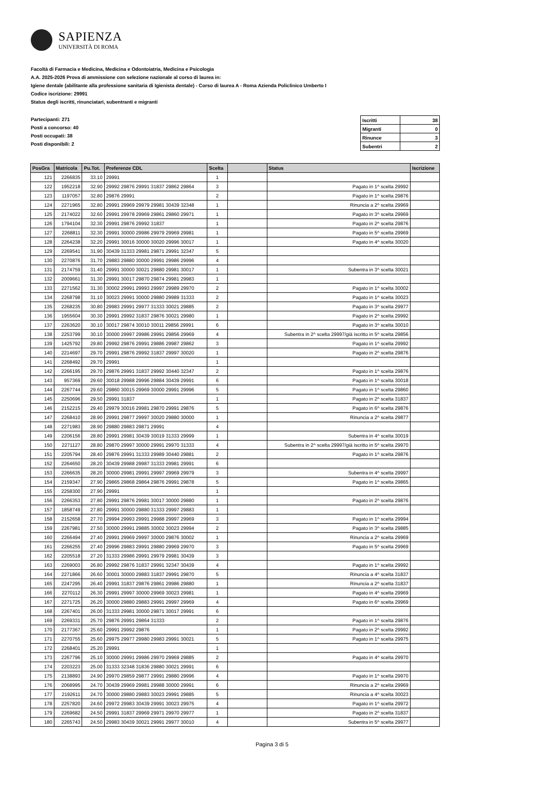SAPIENZA
UNIVERSITÀ DI ROMA
Facoltà di Farmacia e Medicina, Medicina e Odontoiatria, Medicina e Psicologia
A.A. 2025-2026 Prova di ammissione con selezione nazionale al corso di laurea in:
Igiene dentale (abilitante alla professione sanitaria di Igienista dentale) - Corso di laurea A - Roma Azienda Policlinico Umberto I
Codice iscrizione: 29991
Status degli iscritti, rinunciatari, subentranti e migranti
Partecipanti: 271
Posti a concorso: 40
Posti occupati: 38
Posti disponibili: 2
| Iscritti | 38 |
| Migranti | 0 |
| Rinunce | 3 |
| Subentri | 2 |
| PosGra | Matricola | Pu.Tot. | Preferenze CDL | Scelta | | Status | Iscrizione |
| --- | --- | --- | --- | --- | --- | --- | --- |
| 121 | 2266835 | 33.10 | 29991 | 1 | | | |
| 122 | 1952218 | 32.90 | 29992 29876 29991 31837 29862 29864 | 3 | | Pagato in 1^ scelta 29992 | |
| 123 | 1197057 | 32.80 | 29876 29991 | 2 | | Pagato in 1^ scelta 29876 | |
| 124 | 2271965 | 32.80 | 29991 29969 29979 29981 30439 32348 | 1 | | Rinuncia a 2^ scelta 29969 | |
| 125 | 2174022 | 32.60 | 29991 29978 29969 29861 29860 29971 | 1 | | Pagato in 3^ scelta 29969 | |
| 126 | 1794104 | 32.30 | 29991 29876 29992 31837 | 1 | | Pagato in 2^ scelta 29876 | |
| 127 | 2268811 | 32.30 | 29991 30000 29986 29979 29969 29981 | 1 | | Pagato in 5^ scelta 29969 | |
| 128 | 2264238 | 32.20 | 29991 30016 30000 30020 29996 30017 | 1 | | Pagato in 4^ scelta 30020 | |
| 129 | 2269541 | 31.90 | 30439 31333 29981 29871 29991 32347 | 5 | | | |
| 130 | 2270876 | 31.70 | 29883 29880 30000 29991 29986 29996 | 4 | | | |
| 131 | 2174759 | 31.40 | 29991 30000 30021 29880 29981 30017 | 1 | | Subentra in 3^ scelta 30021 | |
| 132 | 2009661 | 31.30 | 29991 30017 29870 29874 29981 29983 | 1 | | | |
| 133 | 2271562 | 31.30 | 30002 29991 29993 29997 29989 29970 | 2 | | Pagato in 1^ scelta 30002 | |
| 134 | 2268798 | 31.10 | 30023 29991 30000 29880 29989 31333 | 2 | | Pagato in 1^ scelta 30023 | |
| 135 | 2268235 | 30.80 | 29983 29991 29977 31333 30021 29885 | 2 | | Pagato in 3^ scelta 29977 | |
| 136 | 1955604 | 30.30 | 29991 29992 31837 29876 30021 29980 | 1 | | Pagato in 2^ scelta 29992 | |
| 137 | 2263620 | 30.10 | 30017 29874 30010 30011 29856 29991 | 6 | | Pagato in 3^ scelta 30010 | |
| 138 | 2253799 | 30.10 | 30000 29997 29986 29991 29856 29969 | 4 | | Subentra in 2^ scelta 29997/già iscritto in 5^ scelta 29856 | |
| 139 | 1425792 | 29.80 | 29992 29876 29991 29886 29987 29862 | 3 | | Pagato in 1^ scelta 29992 | |
| 140 | 2214697 | 29.70 | 29991 29876 29992 31837 29997 30020 | 1 | | Pagato in 2^ scelta 29876 | |
| 141 | 2268492 | 29.70 | 29991 | 1 | | | |
| 142 | 2266195 | 29.70 | 29876 29991 31837 29992 30440 32347 | 2 | | Pagato in 1^ scelta 29876 | |
| 143 | 957369 | 29.60 | 30018 29988 29996 29884 30439 29991 | 6 | | Pagato in 1^ scelta 30018 | |
| 144 | 2267744 | 29.60 | 29860 30015 29969 30000 29991 29996 | 5 | | Pagato in 1^ scelta 29860 | |
| 145 | 2250696 | 29.50 | 29991 31837 | 1 | | Pagato in 2^ scelta 31837 | |
| 146 | 2152215 | 29.40 | 29979 30016 29981 29870 29991 29876 | 5 | | Pagato in 6^ scelta 29876 | |
| 147 | 2268410 | 28.90 | 29991 29877 29997 30020 29880 30000 | 1 | | Rinuncia a 2^ scelta 29877 | |
| 148 | 2271983 | 28.90 | 29880 29883 29871 29991 | 4 | | | |
| 149 | 2206156 | 28.80 | 29991 29981 30439 30019 31333 29999 | 1 | | Subentra in 4^ scelta 30019 | |
| 150 | 2271127 | 28.80 | 29870 29997 30000 29991 29970 31333 | 4 | | Subentra in 2^ scelta 29997/già iscritto in 5^ scelta 29970 | |
| 151 | 2205794 | 28.40 | 29876 29991 31333 29989 30440 29881 | 2 | | Pagato in 1^ scelta 29876 | |
| 152 | 2264650 | 28.20 | 30439 29988 29987 31333 29981 29991 | 6 | | | |
| 153 | 2266635 | 28.20 | 30000 29981 29991 29997 29969 29979 | 3 | | Subentra in 4^ scelta 29997 | |
| 154 | 2159347 | 27.90 | 29865 29868 29864 29876 29991 29878 | 5 | | Pagato in 1^ scelta 29865 | |
| 155 | 2258300 | 27.90 | 29991 | 1 | | | |
| 156 | 2266353 | 27.80 | 29991 29876 29981 30017 30000 29880 | 1 | | Pagato in 2^ scelta 29876 | |
| 157 | 1858749 | 27.80 | 29991 30000 29880 31333 29997 29883 | 1 | | | |
| 158 | 2152658 | 27.70 | 29994 29993 29991 29988 29997 29969 | 3 | | Pagato in 1^ scelta 29994 | |
| 159 | 2267981 | 27.50 | 30000 29991 29885 30002 30023 29994 | 2 | | Pagato in 3^ scelta 29885 | |
| 160 | 2266494 | 27.40 | 29991 29969 29997 30000 29876 30002 | 1 | | Rinuncia a 2^ scelta 29969 | |
| 161 | 2266255 | 27.40 | 29996 29883 29991 29880 29969 29970 | 3 | | Pagato in 5^ scelta 29969 | |
| 162 | 2205518 | 27.20 | 31333 29986 29991 29979 29981 30439 | 3 | | | |
| 163 | 2269003 | 26.80 | 29992 29876 31837 29991 32347 30439 | 4 | | Pagato in 1^ scelta 29992 | |
| 164 | 2271866 | 26.60 | 30001 30000 29883 31837 29991 29870 | 5 | | Rinuncia a 4^ scelta 31837 | |
| 165 | 2247295 | 26.40 | 29991 31837 29876 29861 29986 29880 | 1 | | Rinuncia a 2^ scelta 31837 | |
| 166 | 2270112 | 26.30 | 29991 29997 30000 29969 30023 29981 | 1 | | Pagato in 4^ scelta 29969 | |
| 167 | 2271725 | 26.20 | 30000 29880 29883 29991 29997 29969 | 4 | | Pagato in 6^ scelta 29969 | |
| 168 | 2267401 | 26.00 | 31333 29981 30000 29871 30017 29991 | 6 | | | |
| 169 | 2269331 | 25.70 | 29876 29991 29864 31333 | 2 | | Pagato in 1^ scelta 29876 | |
| 170 | 2177367 | 25.60 | 29991 29992 29876 | 1 | | Pagato in 2^ scelta 29992 | |
| 171 | 2270755 | 25.60 | 29975 29977 29980 29983 29991 30021 | 5 | | Pagato in 1^ scelta 29975 | |
| 172 | 2268401 | 25.20 | 29991 | 1 | | | |
| 173 | 2267796 | 25.10 | 30000 29991 29986 29970 29969 29885 | 2 | | Pagato in 4^ scelta 29970 | |
| 174 | 2203223 | 25.00 | 31333 32348 31836 29880 30021 29991 | 6 | | | |
| 175 | 2138893 | 24.90 | 29970 29859 29877 29991 29880 29996 | 4 | | Pagato in 1^ scelta 29970 | |
| 176 | 2068995 | 24.70 | 30439 29969 29981 29988 30000 29991 | 6 | | Rinuncia a 2^ scelta 29969 | |
| 177 | 2192611 | 24.70 | 30000 29880 29883 30023 29991 29885 | 5 | | Rinuncia a 4^ scelta 30023 | |
| 178 | 2257820 | 24.60 | 29972 29983 30439 29991 30023 29975 | 4 | | Pagato in 1^ scelta 29972 | |
| 179 | 2269682 | 24.50 | 29991 31837 29969 29971 29970 29977 | 1 | | Pagato in 2^ scelta 31837 | |
| 180 | 2265743 | 24.50 | 29983 30439 30021 29991 29977 30010 | 4 | | Subentra in 5^ scelta 29977 | |
Pagina 3 di 5